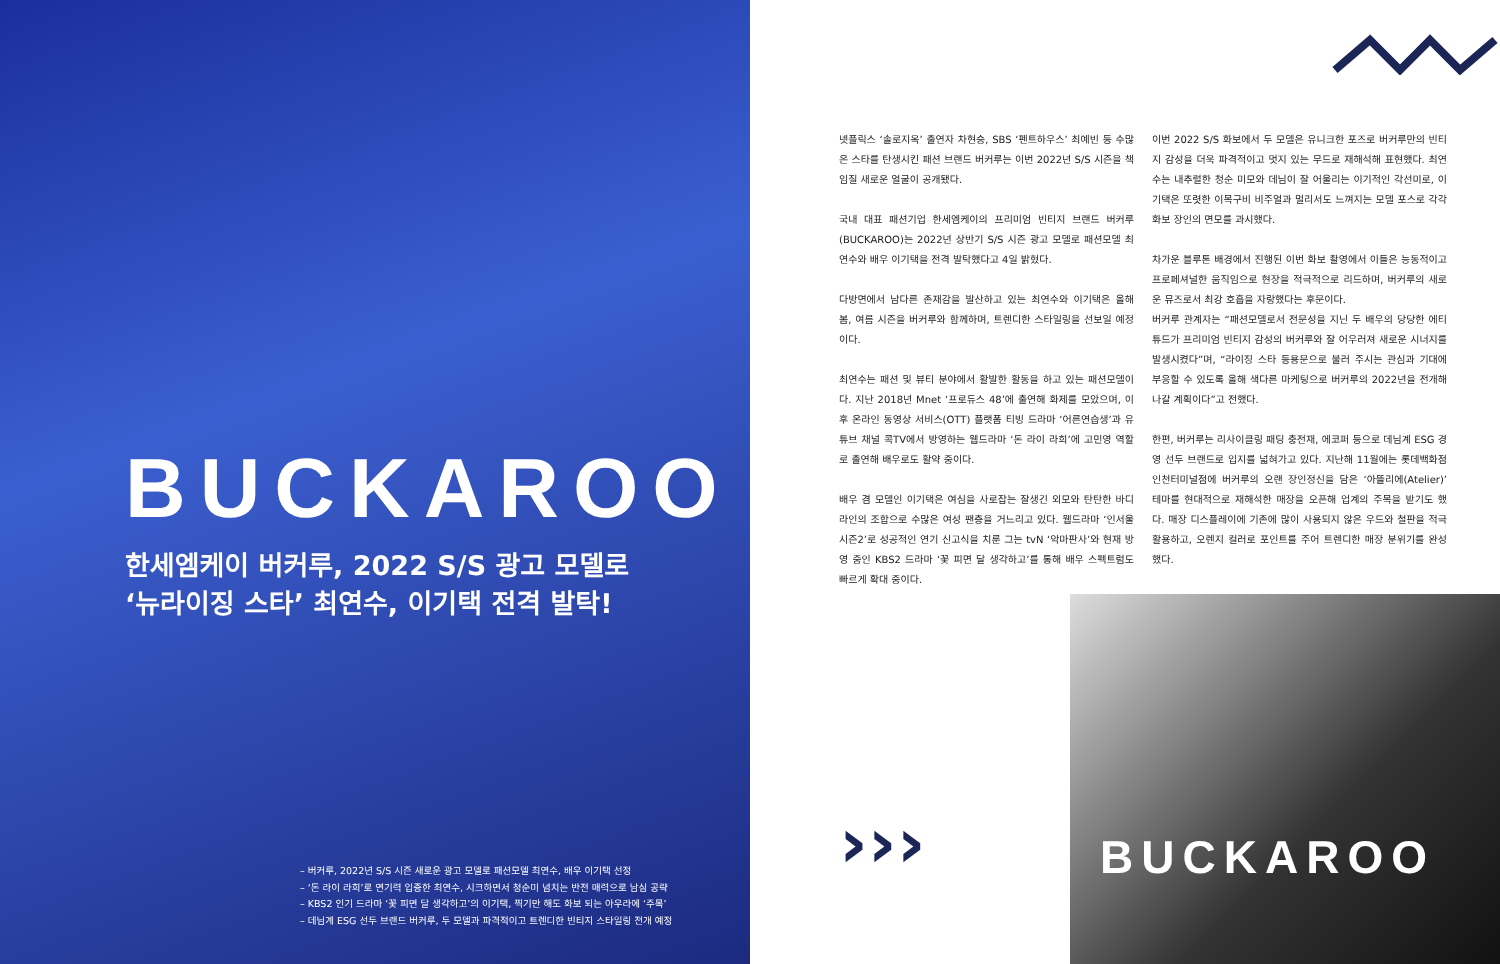BUCKAROO
한세엠케이 버커루, 2022 S/S 광고 모델로
‘뉴라이징 스타’ 최연수, 이기택 전격 발탁!
– 버커루, 2022년 S/S 시즌 새로운 광고 모델로 패션모델 최연수, 배우 이기택 선정
– ‘돈 라이 라희’로 연기력 입증한 최연수, 시크하면서 청순미 넘치는 반전 매력으로 남심 공략
– KBS2 인기 드라마 ‘꽃 피면 달 생각하고’의 이기택, 찍기만 해도 화보 되는 아우라에 ‘주목’
– 데님계 ESG 선두 브랜드 버커루, 두 모델과 파격적이고 트렌디한 빈티지 스타일링 전개 예정
넷플릭스 ‘솔로지옥’ 출연자 차현승, SBS ‘펜트하우스’ 최예빈 등 수많은 스타를 탄생시킨 패션 브랜드 버커루는 이번 2022년 S/S 시즌을 책임질 새로운 얼굴이 공개됐다.
국내 대표 패션기업 한세엠케이의 프리미엄 빈티지 브랜드 버커루(BUCKAROO)는 2022년 상반기 S/S 시즌 광고 모델로 패션모델 최연수와 배우 이기택을 전격 발탁했다고 4일 밝혔다.
다방면에서 남다른 존재감을 발산하고 있는 최연수와 이기택은 올해 봄, 여름 시즌을 버커루와 함께하며, 트렌디한 스타일링을 선보일 예정이다.
최연수는 패션 및 뷰티 분야에서 활발한 활동을 하고 있는 패션모델이다. 지난 2018년 Mnet ‘프로듀스 48’에 출연해 화제를 모았으며, 이후 온라인 동영상 서비스(OTT) 플랫폼 티빙 드라마 ‘어른연습생’과 유튜브 채널 콕TV에서 방영하는 웹드라마 ‘돈 라이 라희’에 고민영 역할로 출연해 배우로도 활약 중이다.
배우 겸 모델인 이기택은 여심을 사로잡는 잘생긴 외모와 탄탄한 바디 라인의 조합으로 수많은 여성 팬층을 거느리고 있다. 웹드라마 ‘인서울 시즌2’로 성공적인 연기 신고식을 치룬 그는 tvN ‘악마판사’와 현재 방영 중인 KBS2 드라마 ‘꽃 피면 달 생각하고’를 통해 배우 스펙트럼도 빠르게 확대 중이다.
이번 2022 S/S 화보에서 두 모델은 유니크한 포즈로 버커루만의 빈티지 감성을 더욱 파격적이고 멋지 있는 무드로 재해석해 표현했다. 최연수는 내추럴한 청순 미모와 데님이 잘 어울리는 이기적인 각선미로, 이기택은 또렷한 이목구비 비주얼과 멀리서도 느껴지는 모델 포스로 각각 화보 장인의 면모를 과시했다.
차가운 블루톤 배경에서 진행된 이번 화보 촬영에서 이들은 능동적이고 프로페셔널한 움직임으로 현장을 적극적으로 리드하며, 버커루의 새로운 뮤즈로서 최강 호흡을 자랑했다는 후문이다.
버커루 관계자는 “패션모델로서 전문성을 지닌 두 배우의 당당한 에티튜드가 프리미엄 빈티지 감성의 버커루와 잘 어우러져 새로운 시너지를 발생시켰다”며, “라이징 스타 등용문으로 불러 주시는 관심과 기대에 부응할 수 있도록 올해 색다른 마케팅으로 버커루의 2022년을 전개해 나갈 계획이다”고 전했다.
한편, 버커루는 리사이클링 패딩 충전재, 에코퍼 등으로 데님계 ESG 경영 선두 브랜드로 입지를 넓혀가고 있다. 지난해 11월에는 롯데백화점 인천터미널점에 버커루의 오랜 장인정신을 담은 ‘아뜰리에(Atelier)’ 테마를 현대적으로 재해석한 매장을 오픈해 업계의 주목을 받기도 했다. 매장 디스플레이에 기존에 많이 사용되지 않은 우드와 철판을 적극 활용하고, 오렌지 컬러로 포인트를 주어 트렌디한 매장 분위기를 완성했다.
››› BUCKAROO